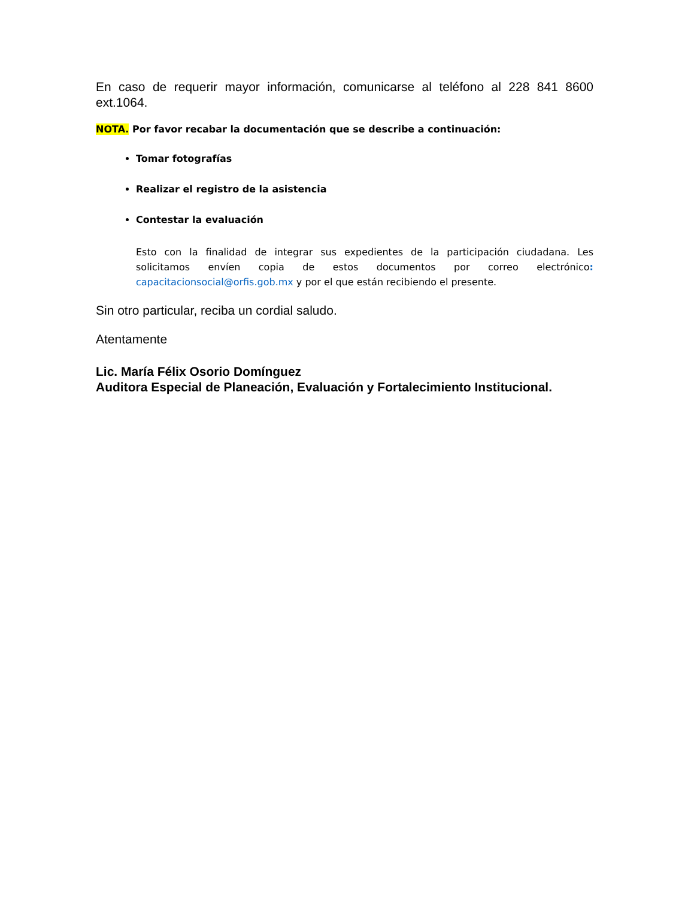En caso de requerir mayor información, comunicarse al teléfono al 228 841 8600 ext.1064.
NOTA. Por favor recabar la documentación que se describe a continuación:
Tomar fotografías
Realizar el registro de la asistencia
Contestar la evaluación
Esto con la finalidad de integrar sus expedientes de la participación ciudadana. Les solicitamos envíen copia de estos documentos por correo electrónico: capacitacionsocial@orfis.gob.mx y por el que están recibiendo el presente.
Sin otro particular, reciba un cordial saludo.
Atentamente
Lic. María Félix Osorio Domínguez
Auditora Especial de Planeación, Evaluación y Fortalecimiento Institucional.